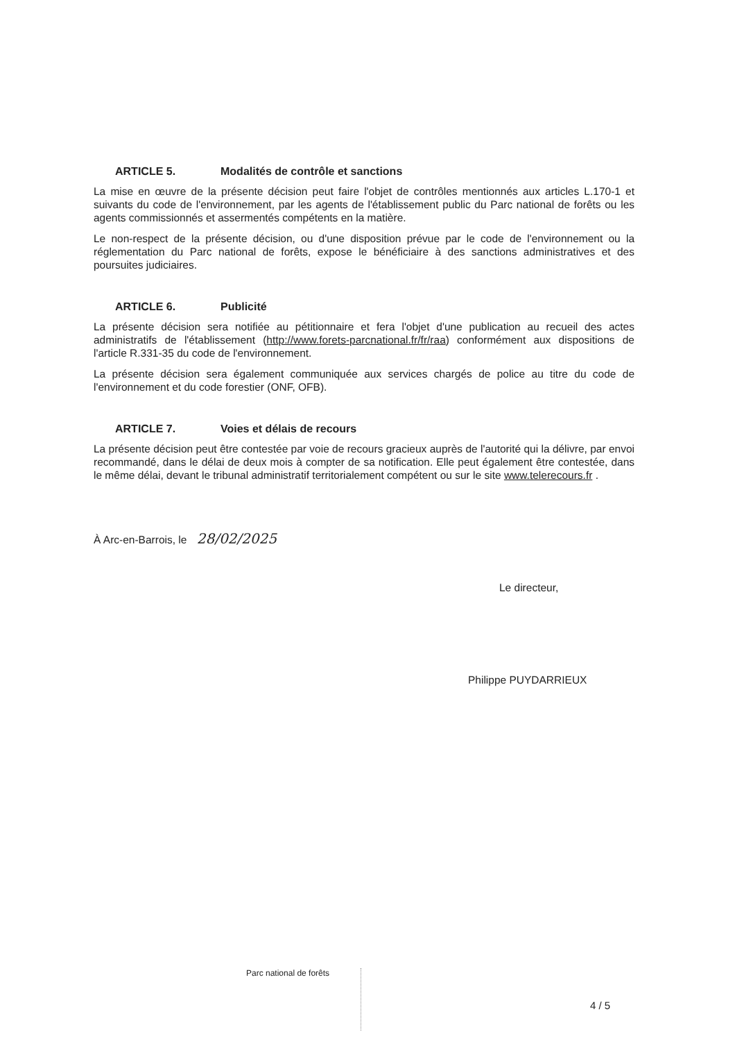ARTICLE 5. Modalités de contrôle et sanctions
La mise en œuvre de la présente décision peut faire l'objet de contrôles mentionnés aux articles L.170-1 et suivants du code de l'environnement, par les agents de l'établissement public du Parc national de forêts ou les agents commissionnés et assermentés compétents en la matière.
Le non-respect de la présente décision, ou d'une disposition prévue par le code de l'environnement ou la réglementation du Parc national de forêts, expose le bénéficiaire à des sanctions administratives et des poursuites judiciaires.
ARTICLE 6. Publicité
La présente décision sera notifiée au pétitionnaire et fera l'objet d'une publication au recueil des actes administratifs de l'établissement (http://www.forets-parcnational.fr/fr/raa) conformément aux dispositions de l'article R.331-35 du code de l'environnement.
La présente décision sera également communiquée aux services chargés de police au titre du code de l'environnement et du code forestier (ONF, OFB).
ARTICLE 7. Voies et délais de recours
La présente décision peut être contestée par voie de recours gracieux auprès de l'autorité qui la délivre, par envoi recommandé, dans le délai de deux mois à compter de sa notification. Elle peut également être contestée, dans le même délai, devant le tribunal administratif territorialement compétent ou sur le site www.telerecours.fr .
À Arc-en-Barrois, le 28/02/2025
Le directeur,
Philippe PUYDARRIEUX
Parc national de forêts
4 / 5